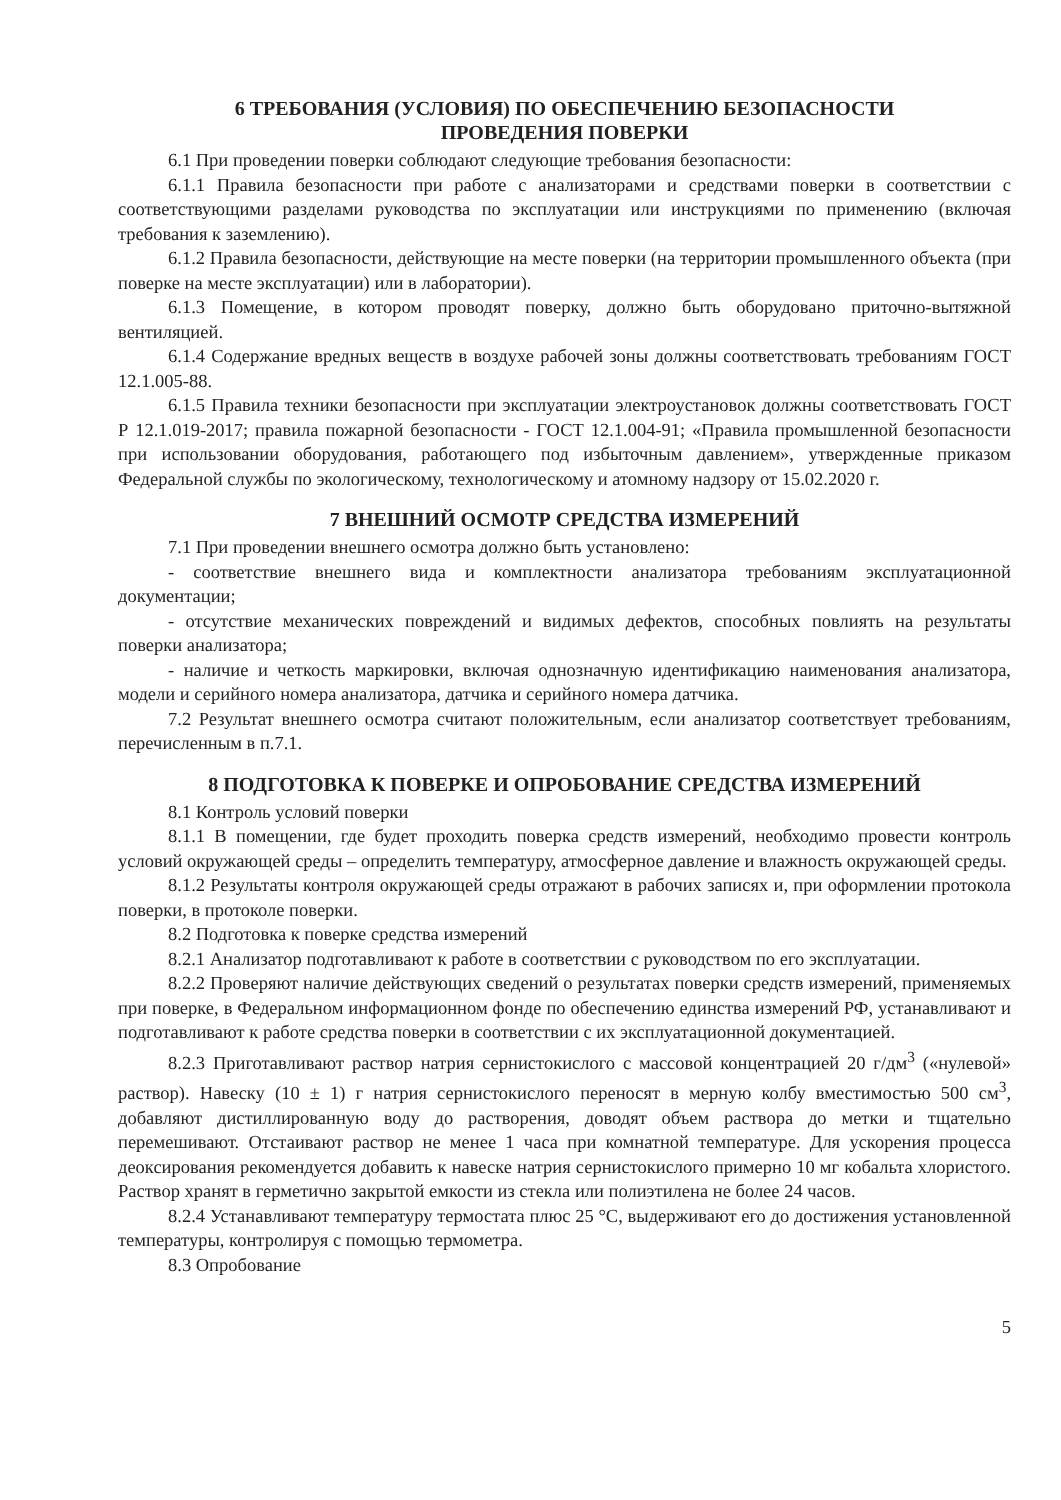6 ТРЕБОВАНИЯ (УСЛОВИЯ) ПО ОБЕСПЕЧЕНИЮ БЕЗОПАСНОСТИ
ПРОВЕДЕНИЯ ПОВЕРКИ
6.1 При проведении поверки соблюдают следующие требования безопасности:
6.1.1 Правила безопасности при работе с анализаторами и средствами поверки в соответствии с соответствующими разделами руководства по эксплуатации или инструкциями по применению (включая требования к заземлению).
6.1.2 Правила безопасности, действующие на месте поверки (на территории промышленного объекта (при поверке на месте эксплуатации) или в лаборатории).
6.1.3 Помещение, в котором проводят поверку, должно быть оборудовано приточно-вытяжной вентиляцией.
6.1.4 Содержание вредных веществ в воздухе рабочей зоны должны соответствовать требованиям ГОСТ 12.1.005-88.
6.1.5 Правила техники безопасности при эксплуатации электроустановок должны соответствовать ГОСТ Р 12.1.019-2017; правила пожарной безопасности - ГОСТ 12.1.004-91; «Правила промышленной безопасности при использовании оборудования, работающего под избыточным давлением», утвержденные приказом Федеральной службы по экологическому, технологическому и атомному надзору от 15.02.2020 г.
7 ВНЕШНИЙ ОСМОТР СРЕДСТВА ИЗМЕРЕНИЙ
7.1 При проведении внешнего осмотра должно быть установлено:
- соответствие внешнего вида и комплектности анализатора требованиям эксплуатационной документации;
- отсутствие механических повреждений и видимых дефектов, способных повлиять на результаты поверки анализатора;
- наличие и четкость маркировки, включая однозначную идентификацию наименования анализатора, модели и серийного номера анализатора, датчика и серийного номера датчика.
7.2 Результат внешнего осмотра считают положительным, если анализатор соответствует требованиям, перечисленным в п.7.1.
8 ПОДГОТОВКА К ПОВЕРКЕ И ОПРОБОВАНИЕ СРЕДСТВА ИЗМЕРЕНИЙ
8.1 Контроль условий поверки
8.1.1 В помещении, где будет проходить поверка средств измерений, необходимо провести контроль условий окружающей среды – определить температуру, атмосферное давление и влажность окружающей среды.
8.1.2 Результаты контроля окружающей среды отражают в рабочих записях и, при оформлении протокола поверки, в протоколе поверки.
8.2 Подготовка к поверке средства измерений
8.2.1 Анализатор подготавливают к работе в соответствии с руководством по его эксплуатации.
8.2.2 Проверяют наличие действующих сведений о результатах поверки средств измерений, применяемых при поверке, в Федеральном информационном фонде по обеспечению единства измерений РФ, устанавливают и подготавливают к работе средства поверки в соответствии с их эксплуатационной документацией.
8.2.3 Приготавливают раствор натрия сернистокислого с массовой концентрацией 20 г/дм<sup>3</sup> («нулевой» раствор). Навеску (10 ± 1) г натрия сернистокислого переносят в мерную колбу вместимостью 500 см<sup>3</sup>, добавляют дистиллированную воду до растворения, доводят объем раствора до метки и тщательно перемешивают. Отстаивают раствор не менее 1 часа при комнатной температуре. Для ускорения процесса деоксирования рекомендуется добавить к навеске натрия сернистокислого примерно 10 мг кобальта хлористого. Раствор хранят в герметично закрытой емкости из стекла или полиэтилена не более 24 часов.
8.2.4 Устанавливают температуру термостата плюс 25 °С, выдерживают его до достижения установленной температуры, контролируя с помощью термометра.
8.3 Опробование
5